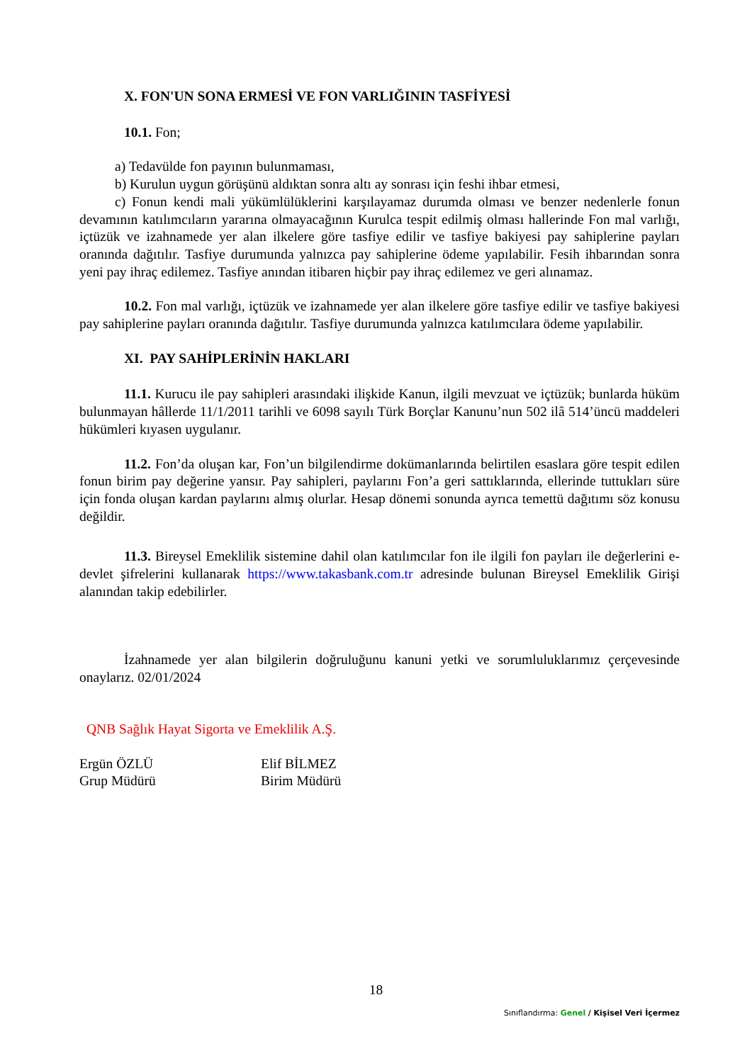X. FON'UN SONA ERMESİ VE FON VARLIĞININ TASFİYESİ
10.1. Fon;
a) Tedavülde fon payının bulunmaması,
b) Kurulun uygun görüşünü aldıktan sonra altı ay sonrası için feshi ihbar etmesi,
c) Fonun kendi mali yükümlülüklerini karşılayamaz durumda olması ve benzer nedenlerle fonun devamının katılımcıların yararına olmayacağının Kurulca tespit edilmiş olması hallerinde Fon mal varlığı, içtüzük ve izahnamede yer alan ilkelere göre tasfiye edilir ve tasfiye bakiyesi pay sahiplerine payları oranında dağıtılır. Tasfiye durumunda yalnızca pay sahiplerine ödeme yapılabilir. Fesih ihbarından sonra yeni pay ihraç edilemez. Tasfiye anından itibaren hiçbir pay ihraç edilemez ve geri alınamaz.
10.2. Fon mal varlığı, içtüzük ve izahnamede yer alan ilkelere göre tasfiye edilir ve tasfiye bakiyesi pay sahiplerine payları oranında dağıtılır. Tasfiye durumunda yalnızca katılımcılara ödeme yapılabilir.
XI. PAY SAHİPLERİNİN HAKLARI
11.1. Kurucu ile pay sahipleri arasındaki ilişkide Kanun, ilgili mevzuat ve içtüzük; bunlarda hüküm bulunmayan hâllerde 11/1/2011 tarihli ve 6098 sayılı Türk Borçlar Kanunu’nun 502 ilâ 514’üncü maddeleri hükümleri kıyasen uygulanır.
11.2. Fon’da oluşan kar, Fon’un bilgilendirme dokümanlarında belirtilen esaslara göre tespit edilen fonun birim pay değerine yansır. Pay sahipleri, paylarını Fon’a geri sattıklarında, ellerinde tuttukları süre için fonda oluşan kardan paylarını almış olurlar. Hesap dönemi sonunda ayrıca temettü dağıtımı söz konusu değildir.
11.3. Bireysel Emeklilik sistemine dahil olan katılımcılar fon ile ilgili fon payları ile değerlerini e- devlet şifrelerini kullanarak https://www.takasbank.com.tr adresinde bulunan Bireysel Emeklilik Girişi alanından takip edebilirler.
İzahnamede yer alan bilgilerin doğruluğunu kanuni yetki ve sorumluluklarımız çerçevesinde onaylarız. 02/01/2024
QNB Sağlık Hayat Sigorta ve Emeklilik A.Ş.
Ergün ÖZLÜ
Grup Müdürü
Elif BİLMEZ
Birim Müdürü
18
Sınıflandırma: Genel / Kişisel Veri İçermez